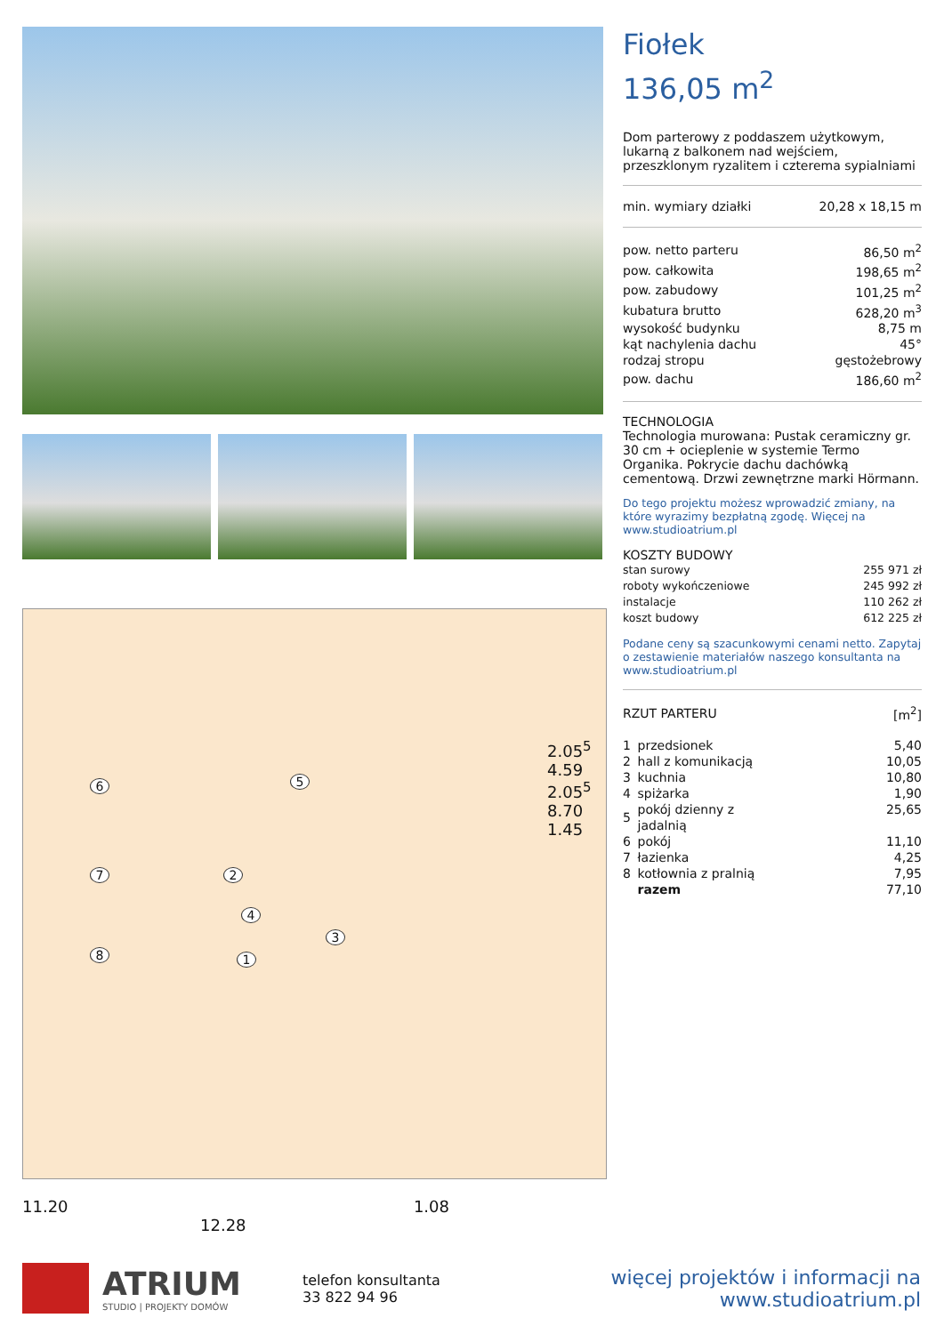6
2
5
7
8 1
4
3
11.20 1.08
12.28
2.05<sup>5</sup> 4.59 2.05<sup>5</sup> 8.70 1.45
Fiołek
136,05 m<sup>2</sup>
Dom parterowy z poddaszem użytkowym, lukarną z balkonem nad wejściem, przeszklonym ryzalitem i czterema sypialniami
| min. wymiary działki | 20,28 x 18,15 m |
| pow. netto parteru | 86,50 m<sup>2</sup> |
| pow. całkowita | 198,65 m<sup>2</sup> |
| pow. zabudowy | 101,25 m<sup>2</sup> |
| kubatura brutto | 628,20 m<sup>3</sup> |
| wysokość budynku | 8,75 m |
| kąt nachylenia dachu | 45° |
| rodzaj stropu | gęstożebrowy |
| pow. dachu | 186,60 m<sup>2</sup> |
TECHNOLOGIA
Technologia murowana: Pustak ceramiczny gr. 30 cm + ocieplenie w systemie Termo Organika. Pokrycie dachu dachówką cementową. Drzwi zewnętrzne marki Hörmann.
Do tego projektu możesz wprowadzić zmiany, na które wyrazimy bezpłatną zgodę. Więcej na www.studioatrium.pl
KOSZTY BUDOWY
| stan surowy | 255 971 zł |
| roboty wykończeniowe | 245 992 zł |
| instalacje | 110 262 zł |
| koszt budowy | 612 225 zł |
Podane ceny są szacunkowymi cenami netto. Zapytaj o zestawienie materiałów naszego konsultanta na www.studioatrium.pl
| RZUT PARTERU | [m<sup>2</sup>] |
| 1 | przedsionek | 5,40 |
| 2 | hall z komunikacją | 10,05 |
| 3 | kuchnia | 10,80 |
| 4 | spiżarka | 1,90 |
| 5 | pokój dzienny z jadalnią | 25,65 |
| 6 | pokój | 11,10 |
| 7 | łazienka | 4,25 |
| 8 | kotłownia z pralnią | 7,95 |
| | razem | 77,10 |
ATRIUM
STUDIO | PROJEKTY DOMÓW
telefon konsultanta
33 822 94 96
więcej projektów i informacji na
www.studioatrium.pl